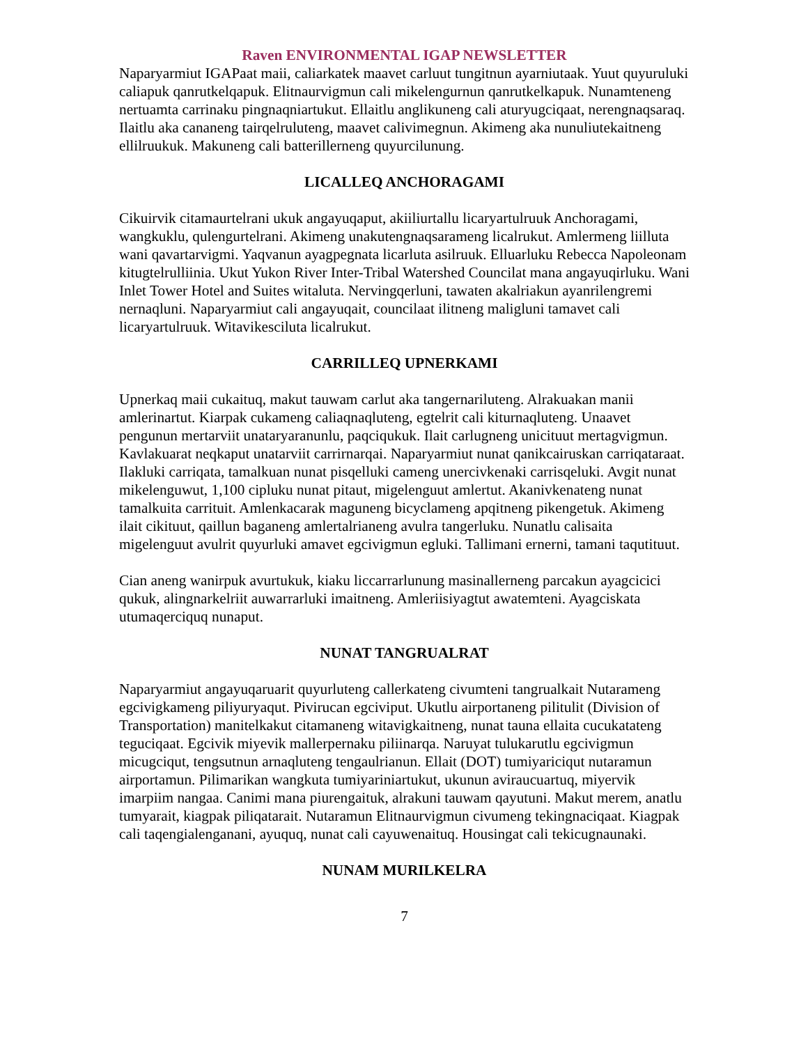Raven ENVIRONMENTAL IGAP NEWSLETTER
Naparyarmiut IGAPaat maii, caliarkatek maavet carluut tungitnun ayarniutaak. Yuut quyuruluki caliapuk qanrutkelqapuk. Elitnaurvigmun cali mikelengurnun qanrutkelkapuk. Nunamteneng nertuamta carrinaku pingnaqniartukut. Ellaitlu anglikuneng cali aturyugciqaat, nerengnaqsaraq. Ilaitlu aka cananeng tairqelruluteng, maavet calivimegnun. Akimeng aka nunuliutekaitneng ellilruukuk. Makuneng cali batterillerneng quyurcilunung.
LICALLEQ ANCHORAGAMI
Cikuirvik citamaurtelrani ukuk angayuqaput, akiiliurtallu licaryartulruuk Anchoragami, wangkuklu, qulengurtelrani. Akimeng unakutengnaqsarameng licalrukut. Amlermeng liilluta wani qavartarvigmi. Yaqvanun ayagpegnata licarluta asilruuk. Elluarluku Rebecca Napoleonam kitugtelrulliinia. Ukut Yukon River Inter-Tribal Watershed Councilat mana angayuqirluku. Wani Inlet Tower Hotel and Suites witaluta. Nervingqerluni, tawaten akalriakun ayanrilengremi nernaqluni. Naparyarmiut cali angayuqait, councilaat ilitneng maligluni tamavet cali licaryartulruuk. Witavikesciluta licalrukut.
CARRILLEQ UPNERKAMI
Upnerkaq maii cukaituq, makut tauwam carlut aka tangernariluteng. Alrakuakan manii amlerinartut. Kiarpak cukameng caliaqnaqluteng, egtelrit cali kiturnaqluteng. Unaavet pengunun mertarviit unataryaranunlu, paqciqukuk. Ilait carlugneng unicituut mertagvigmun. Kavlakuarat neqkaput unatarviit carrirnarqai. Naparyarmiut nunat qanikcairuskan carriqataraat. Ilakluki carriqata, tamalkuan nunat pisqelluki cameng unercivkenaki carrisqeluki. Avgit nunat mikelenguwut, 1,100 cipluku nunat pitaut, migelenguut amlertut. Akanivkenateng nunat tamalkuita carrituit. Amlenkacarak maguneng bicyclameng apqitneng pikengetuk. Akimeng ilait cikituut, qaillun baganeng amlertalrianeng avulra tangerluku. Nunatlu calisaita migelenguut avulrit quyurluki amavet egcivigmun egluki. Tallimani ernerni, tamani taqutituut.
Cian aneng wanirpuk avurtukuk, kiaku liccarrarlunung masinallerneng parcakun ayagcicici qukuk, alingnarkelriit auwarrarluki imaitneng. Amleriisiyagtut awatemteni. Ayagciskata utumaqerciquq nunaput.
NUNAT TANGRUALRAT
Naparyarmiut angayuqaruarit quyurluteng callerkateng civumteni tangrualkait Nutarameng egcivigkameng piliyuryaqut. Pivirucan egciviput. Ukutlu airportaneng pilitulit (Division of Transportation) manitelkakut citamaneng witavigkaitneng, nunat tauna ellaita cucukatateng teguciqaat. Egcivik miyevik mallerpernaku piliinarqa. Naruyat tulukarutlu egcivigmun micugciqut, tengsutnun arnaqluteng tengaulrianun. Ellait (DOT) tumiyariciqut nutaramun airportamun. Pilimarikan wangkuta tumiyariniartukut, ukunun aviraucuartuq, miyervik imarpiim nangaa. Canimi mana piurengaituk, alrakuni tauwam qayutuni. Makut merem, anatlu tumyarait, kiagpak piliqatarait. Nutaramun Elitnaurvigmun civumeng tekingnaciqaat. Kiagpak cali taqengialenganani, ayuquq, nunat cali cayuwenaituq. Housingat cali tekicugnaunaki.
NUNAM MURILKELRA
7